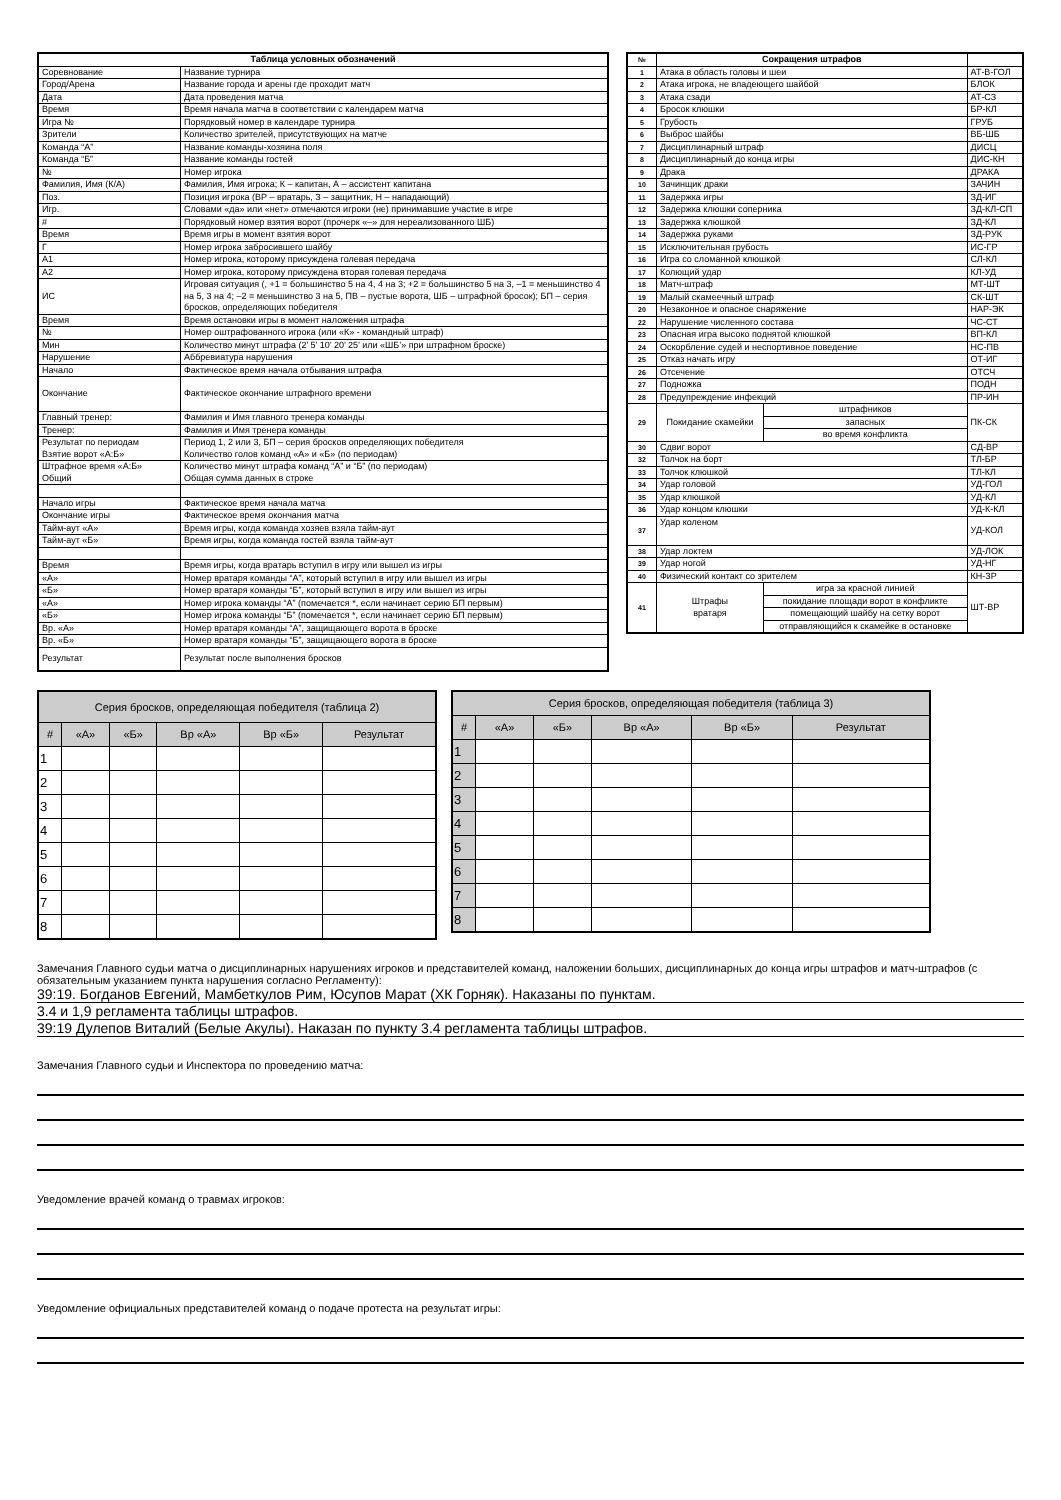| Таблица условных обозначений | |
| --- | --- |
| Соревнование | Название турнира |
| Город/Арена | Название города и арены где проходит матч |
| Дата | Дата проведения матча |
| Время | Время начала матча в соответствии с календарем матча |
| Игра № | Порядковый номер в календаре турнира |
| Зрители | Количество зрителей, присутствующих на матче |
| Команда “А” | Название команды-хозяина поля |
| Команда “Б” | Название команды гостей |
| № | Номер игрока |
| Фамилия, Имя (К/А) | Фамилия, Имя игрока; К – капитан, А – ассистент капитана |
| Поз. | Позиция игрока (ВР – вратарь, З – защитник, Н – нападающий) |
| Игр. | Словами «да» или «нет» отмечаются игроки (не) принимавшие участие в игре |
| # | Порядковый номер взятия ворот (прочерк «–» для нереализованного ШБ) |
| Время | Время игры в момент взятия ворот |
| Г | Номер игрока забросившего шайбу |
| А1 | Номер игрока, которому присуждена голевая передача |
| А2 | Номер игрока, которому присуждена вторая голевая передача |
| ИС | Игровая ситуация (, +1 = большинство 5 на 4, 4 на 3; +2 = большинство 5 на 3, –1 = меньшинство 4 на 5, 3 на 4; –2 = меньшинство 3 на 5, ПВ – пустые ворота, ШБ – штрафной бросок); БП – серия бросков, определяющих победителя |
| Время | Время остановки игры в момент наложения штрафа |
| № | Номер оштрафованного игрока (или «К» - командный штраф) |
| Мин | Количество минут штрафа (2’ 5’ 10’ 20’ 25’ или «ШБ’» при штрафном броске) |
| Нарушение | Аббревиатура нарушения |
| Начало | Фактическое время начала отбывания штрафа |
| Окончание | Фактическое окончание штрафного времени |
| Главный тренер: | Фамилия и Имя главного тренера команды |
| Тренер: | Фамилия и Имя тренера команды |
| Результат по периодам Взятие ворот «А:Б» | Период 1, 2 или 3, БП – серия бросков определяющих победителя Количество голов команд «А» и «Б» (по периодам) |
| Штрафное время «А:Б» Общий | Количество минут штрафа команд “А” и “Б” (по периодам) Общая сумма данных в строке |
| Начало игры | Фактическое время начала матча |
| Окончание игры | Фактическое время окончания матча |
| Тайм-аут «А» | Время игры, когда команда хозяев взяла тайм-аут |
| Тайм-аут «Б» | Время игры, когда команда гостей взяла тайм-аут |
| Время | Время игры, когда вратарь вступил в игру или вышел из игры |
| «А» | Номер вратаря команды “А”, который вступил в игру или вышел из игры |
| «Б» | Номер вратаря команды “Б”, который вступил в игру или вышел из игры |
| «А» | Номер игрока команды “А” (помечается *, если начинает серию БП первым) |
| «Б» | Номер игрока команды “Б” (помечается *, если начинает серию БП первым) |
| Вр. «А» | Номер вратаря команды “А”, защищающего ворота в броске |
| Вр. «Б» | Номер вратаря команды “Б”, защищающего ворота в броске |
| Результат | Результат после выполнения бросков |
| № | Сокращения штрафов | | | |
| --- | --- | --- | --- | --- |
| 1 | Атака в область головы и шеи | | | АТ-В-ГОЛ |
| 2 | Атака игрока, не владеющего шайбой | | | БЛОК |
| 3 | Атака сзади | | | АТ-СЗ |
| 4 | Бросок клюшки | | | БР-КЛ |
| 5 | Грубость | | | ГРУБ |
| 6 | Выброс шайбы | | | ВБ-ШБ |
| 7 | Дисциплинарный штраф | | | ДИСЦ |
| 8 | Дисциплинарный до конца игры | | | ДИС-КН |
| 9 | Драка | | | ДРАКА |
| 10 | Зачинщик драки | | | ЗАЧИН |
| 11 | Задержка игры | | | ЗД-ИГ |
| 12 | Задержка клюшки соперника | | | ЗД-КЛ-СП |
| 13 | Задержка клюшкой | | | ЗД-КЛ |
| 14 | Задержка руками | | | ЗД-РУК |
| 15 | Исключительная грубость | | | ИС-ГР |
| 16 | Игра со сломанной клюшкой | | | СЛ-КЛ |
| 17 | Колющий удар | | | КЛ-УД |
| 18 | Матч-штраф | | | МТ-ШТ |
| 19 | Малый скамеечный штраф | | | СК-ШТ |
| 20 | Незаконное и опасное снаряжение | | | НАР-ЭК |
| 22 | Нарушение численного состава | | | ЧС-СТ |
| 23 | Опасная игра высоко поднятой клюшкой | | | ВП-КЛ |
| 24 | Оскорбление судей и неспортивное поведение | | | НС-ПВ |
| 25 | Отказ начать игру | | | ОТ-ИГ |
| 26 | Отсечение | | | ОТСЧ |
| 27 | Подножка | | | ПОДН |
| 28 | Предупреждение инфекций | | | ПР-ИН |
| 29 | Покидание скамейки | | штрафников | ПК-СК |
| | | | запасных | |
| | | | во время конфликта | |
| 30 | Сдвиг ворот | | | СД-ВР |
| 32 | Толчок на борт | | | ТЛ-БР |
| 33 | Толчок клюшкой | | | ТЛ-КЛ |
| 34 | Удар головой | | | УД-ГОЛ |
| 35 | Удар клюшкой | | | УД-КЛ |
| 36 | Удар концом клюшки | | | УД-К-КЛ |
| 37 | Удар коленом | | | УД-КОЛ |
| 38 | Удар локтем | | | УД-ЛОК |
| 39 | Удар ногой | | | УД-НГ |
| 40 | Физический контакт со зрителем | | | КН-ЗР |
| 41 | Штрафы вратаря | игра за красной линией | | ШТ-ВР |
| | | покидание площади ворот в конфликте | | |
| | | помещающий шайбу на сетку ворот | | |
| | | отправляющийся к скамейке в остановке | | |
| Серия бросков, определяющая победителя (таблица 2) | | | | | |
| --- | --- | --- | --- | --- | --- |
| # | «А» | «Б» | Вр «А» | Вр «Б» | Результат |
| 1 | | | | | |
| 2 | | | | | |
| 3 | | | | | |
| 4 | | | | | |
| 5 | | | | | |
| 6 | | | | | |
| 7 | | | | | |
| 8 | | | | | |
| Серия бросков, определяющая победителя (таблица 3) | | | | | |
| --- | --- | --- | --- | --- | --- |
| # | «А» | «Б» | Вр «А» | Вр «Б» | Результат |
| 1 | | | | | |
| 2 | | | | | |
| 3 | | | | | |
| 4 | | | | | |
| 5 | | | | | |
| 6 | | | | | |
| 7 | | | | | |
| 8 | | | | | |
Замечания Главного судьи матча о дисциплинарных нарушениях игроков и представителей команд, наложении больших, дисциплинарных до конца игры штрафов и матч-штрафов (с обязательным указанием пункта нарушения согласно Регламенту):
39:19. Богданов Евгений, Мамбеткулов Рим, Юсупов Марат (ХК Горняк). Наказаны по пунктам.
3.4 и 1,9 регламента таблицы штрафов.
39:19 Дулепов Виталий (Белые Акулы). Наказан по пункту 3.4 регламента таблицы штрафов.
Замечания Главного судьи и Инспектора по проведению матча:
Уведомление врачей команд о травмах игроков:
Уведомление официальных представителей команд о подаче протеста на результат игры: